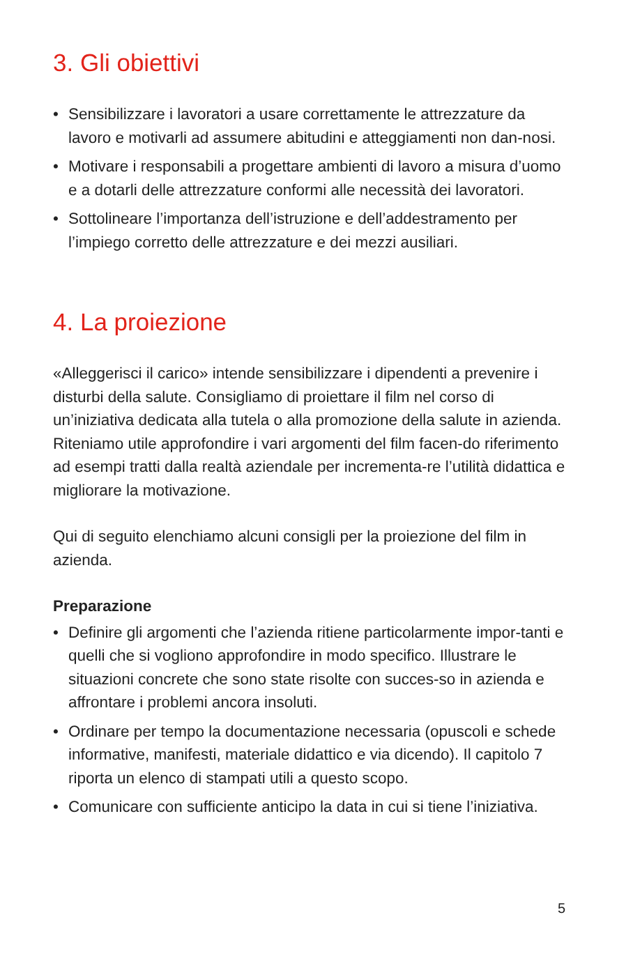3. Gli obiettivi
• Sensibilizzare i lavoratori a usare correttamente le attrezzature da lavoro e motivarli ad assumere abitudini e atteggiamenti non dan-nosi.
• Motivare i responsabili a progettare ambienti di lavoro a misura d’uomo e a dotarli delle attrezzature conformi alle necessità dei lavoratori.
• Sottolineare l’importanza dell’istruzione e dell’addestramento per l’impiego corretto delle attrezzature e dei mezzi ausiliari.
4. La proiezione
«Alleggerisci il carico» intende sensibilizzare i dipendenti a prevenire i disturbi della salute. Consigliamo di proiettare il film nel corso di un’iniziativa dedicata alla tutela o alla promozione della salute in azienda. Riteniamo utile approfondire i vari argomenti del film facen-do riferimento ad esempi tratti dalla realtà aziendale per incrementa-re l’utilità didattica e migliorare la motivazione.
Qui di seguito elenchiamo alcuni consigli per la proiezione del film in azienda.
Preparazione
• Definire gli argomenti che l’azienda ritiene particolarmente impor-tanti e quelli che si vogliono approfondire in modo specifico. Illustrare le situazioni concrete che sono state risolte con succes-so in azienda e affrontare i problemi ancora insoluti.
• Ordinare per tempo la documentazione necessaria (opuscoli e schede informative, manifesti, materiale didattico e via dicendo). Il capitolo 7 riporta un elenco di stampati utili a questo scopo.
• Comunicare con sufficiente anticipo la data in cui si tiene l’iniziativa.
5